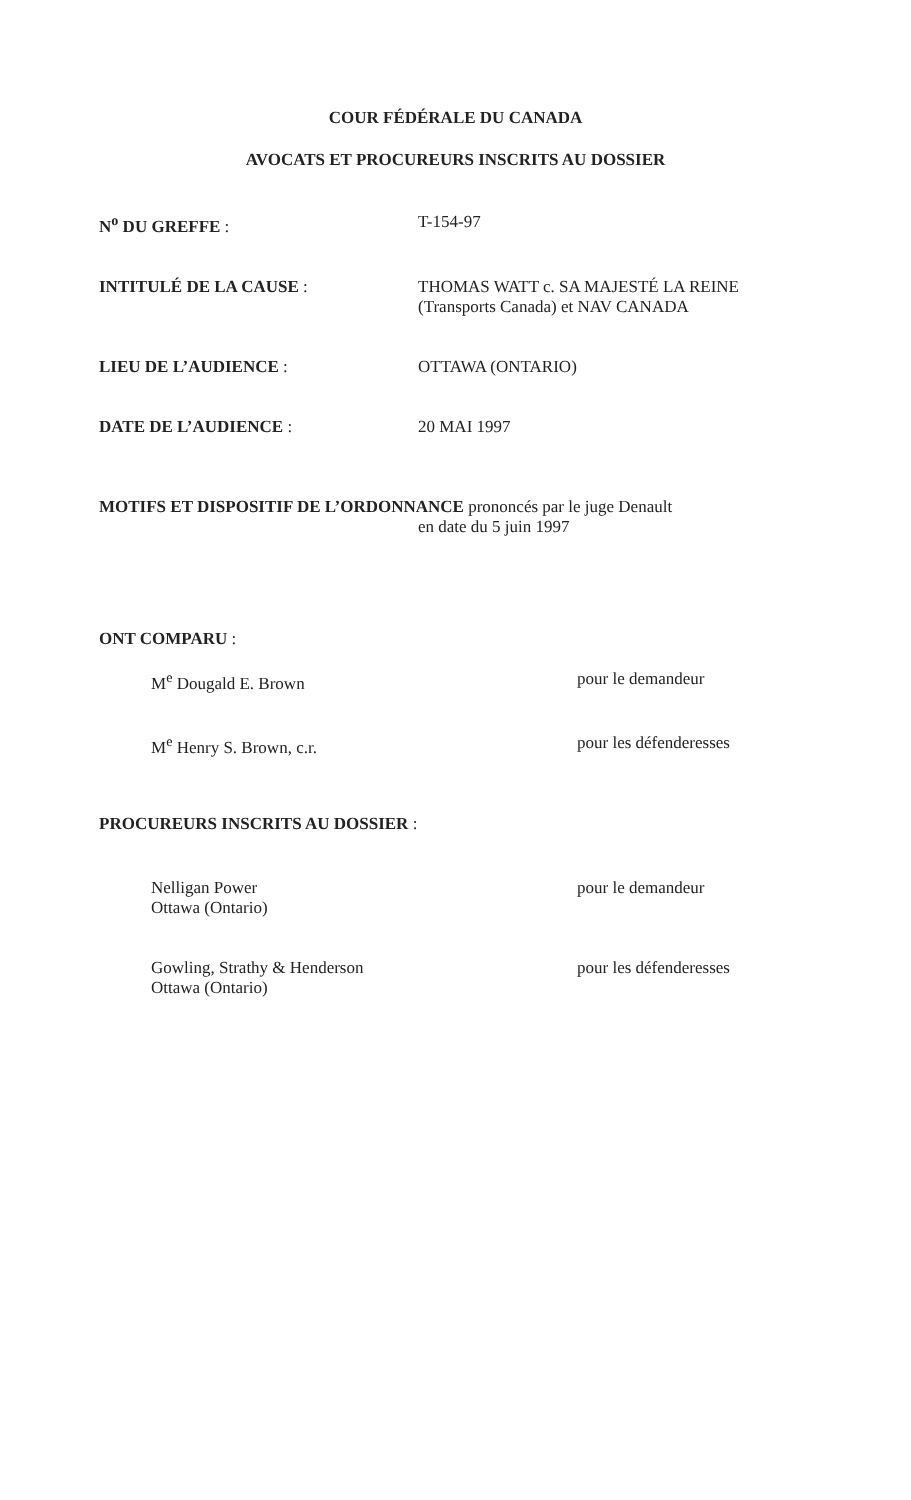COUR FÉDÉRALE DU CANADA
AVOCATS ET PROCUREURS INSCRITS AU DOSSIER
N<sup>o</sup> DU GREFFE : T-154-97
INTITULÉ DE LA CAUSE : THOMAS WATT c. SA MAJESTÉ LA REINE
(Transports Canada) et NAV CANADA
LIEU DE L’AUDIENCE : OTTAWA (ONTARIO)
DATE DE L’AUDIENCE : 20 MAI 1997
MOTIFS ET DISPOSITIF DE L’ORDONNANCE prononcés par le juge Denault
en date du 5 juin 1997
ONT COMPARU :
M<sup>e</sup> Dougald E. Brown pour le demandeur
M<sup>e</sup> Henry S. Brown, c.r. pour les défenderesses
PROCUREURS INSCRITS AU DOSSIER :
Nelligan Power
Ottawa (Ontario)
pour le demandeur
Gowling, Strathy & Henderson
Ottawa (Ontario)
pour les défenderesses